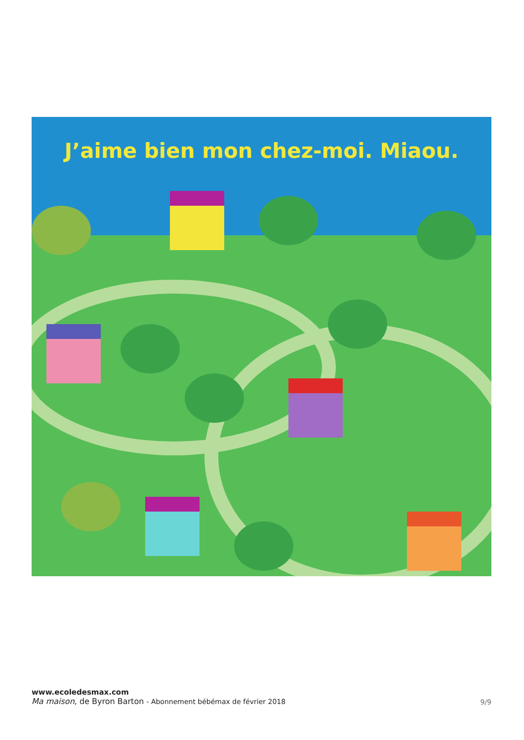J’aime bien mon chez-moi. Miaou.
www.ecoledesmax.com
Ma maison, de Byron Barton - Abonnement bébémax de février 2018
9/9